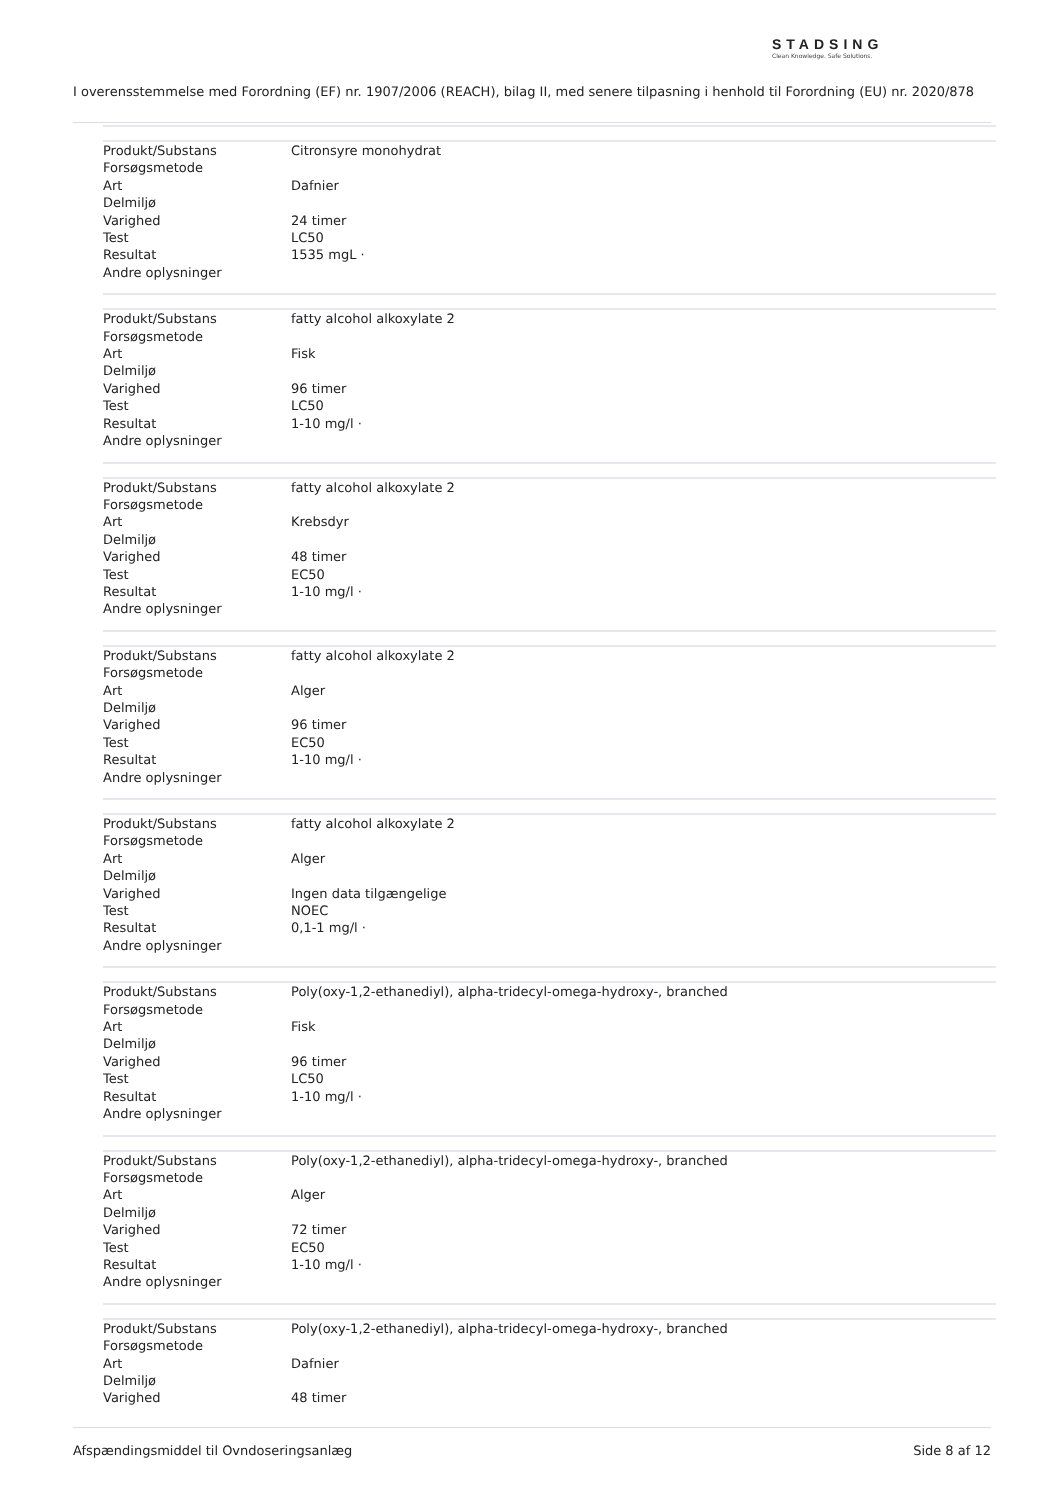STADSING
Clean Knowledge. Safe Solutions.
I overensstemmelse med Forordning (EF) nr. 1907/2006 (REACH), bilag II, med senere tilpasning i henhold til Forordning (EU) nr. 2020/878
| Produkt/Substans | Citronsyre monohydrat |
| Forsøgsmetode | |
| Art | Dafnier |
| Delmiljø | |
| Varighed | 24 timer |
| Test | LC50 |
| Resultat | 1535 mgL · |
| Andre oplysninger | |
| Produkt/Substans | fatty alcohol alkoxylate 2 |
| Forsøgsmetode | |
| Art | Fisk |
| Delmiljø | |
| Varighed | 96 timer |
| Test | LC50 |
| Resultat | 1-10 mg/l · |
| Andre oplysninger | |
| Produkt/Substans | fatty alcohol alkoxylate 2 |
| Forsøgsmetode | |
| Art | Krebsdyr |
| Delmiljø | |
| Varighed | 48 timer |
| Test | EC50 |
| Resultat | 1-10 mg/l · |
| Andre oplysninger | |
| Produkt/Substans | fatty alcohol alkoxylate 2 |
| Forsøgsmetode | |
| Art | Alger |
| Delmiljø | |
| Varighed | 96 timer |
| Test | EC50 |
| Resultat | 1-10 mg/l · |
| Andre oplysninger | |
| Produkt/Substans | fatty alcohol alkoxylate 2 |
| Forsøgsmetode | |
| Art | Alger |
| Delmiljø | |
| Varighed | Ingen data tilgængelige |
| Test | NOEC |
| Resultat | 0,1-1 mg/l · |
| Andre oplysninger | |
| Produkt/Substans | Poly(oxy-1,2-ethanediyl), alpha-tridecyl-omega-hydroxy-, branched |
| Forsøgsmetode | |
| Art | Fisk |
| Delmiljø | |
| Varighed | 96 timer |
| Test | LC50 |
| Resultat | 1-10 mg/l · |
| Andre oplysninger | |
| Produkt/Substans | Poly(oxy-1,2-ethanediyl), alpha-tridecyl-omega-hydroxy-, branched |
| Forsøgsmetode | |
| Art | Alger |
| Delmiljø | |
| Varighed | 72 timer |
| Test | EC50 |
| Resultat | 1-10 mg/l · |
| Andre oplysninger | |
| Produkt/Substans | Poly(oxy-1,2-ethanediyl), alpha-tridecyl-omega-hydroxy-, branched |
| Forsøgsmetode | |
| Art | Dafnier |
| Delmiljø | |
| Varighed | 48 timer |
Afspændingsmiddel til Ovndoseringsanlæg Side 8 af 12